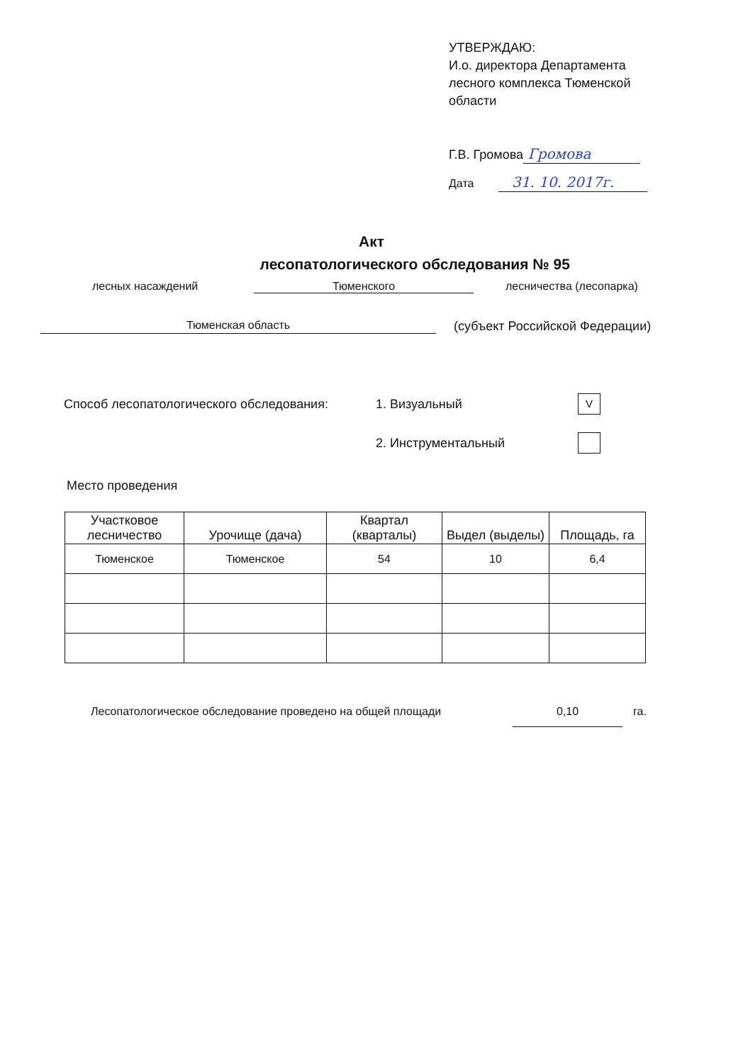УТВЕРЖДАЮ:
И.о. директора Департамента лесного комплекса Тюменской области
Г.В. Громова Громова
Дата 31. 10. 2017г.
Акт
лесопатологического обследования № 95
лесных насаждений Тюменского лесничества (лесопарка)
Тюменская область (субъект Российской Федерации)
Способ лесопатологического обследования: 1. Визуальный V
2. Инструментальный
Место проведения
| Участковое лесничество | Урочище (дача) | Квартал (кварталы) | Выдел (выделы) | Площадь, га |
| --- | --- | --- | --- | --- |
| Тюменское | Тюменское | 54 | 10 | 6,4 |
Лесопатологическое обследование проведено на общей площади 0,10 га.